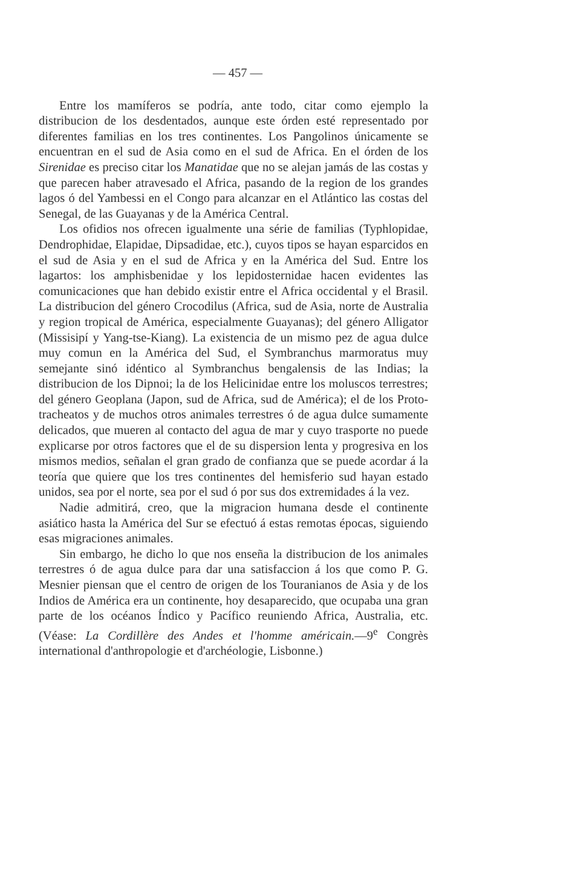— 457 —
Entre los mamíferos se podría, ante todo, citar como ejemplo la distribucion de los desdentados, aunque este órden esté representado por diferentes familias en los tres continentes. Los Pangolinos únicamente se encuentran en el sud de Asia como en el sud de Africa. En el órden de los Sirenidae es preciso citar los Manatidae que no se alejan jamás de las costas y que parecen haber atravesado el Africa, pasando de la region de los grandes lagos ó del Yambessi en el Congo para alcanzar en el Atlántico las costas del Senegal, de las Guayanas y de la América Central.
Los ofidios nos ofrecen igualmente una série de familias (Typhlopidae, Dendrophidae, Elapidae, Dipsadidae, etc.), cuyos tipos se hayan esparcidos en el sud de Asia y en el sud de Africa y en la América del Sud. Entre los lagartos: los amphisbenidae y los lepidosternidae hacen evidentes las comunicaciones que han debido existir entre el Africa occidental y el Brasil. La distribucion del género Crocodilus (Africa, sud de Asia, norte de Australia y region tropical de América, especialmente Guayanas); del género Alligator (Missisipí y Yang-tse-Kiang). La existencia de un mismo pez de agua dulce muy comun en la América del Sud, el Symbranchus marmoratus muy semejante sinó idéntico al Symbranchus bengalensis de las Indias; la distribucion de los Dipnoi; la de los Helicinidae entre los moluscos terrestres; del género Geoplana (Japon, sud de Africa, sud de América); el de los Proto-tracheatos y de muchos otros animales terrestres ó de agua dulce sumamente delicados, que mueren al contacto del agua de mar y cuyo trasporte no puede explicarse por otros factores que el de su dispersion lenta y progresiva en los mismos medios, señalan el gran grado de confianza que se puede acordar á la teoría que quiere que los tres continentes del hemisferio sud hayan estado unidos, sea por el norte, sea por el sud ó por sus dos extremidades á la vez.
Nadie admitirá, creo, que la migracion humana desde el continente asiático hasta la América del Sur se efectuó á estas remotas épocas, siguiendo esas migraciones animales.
Sin embargo, he dicho lo que nos enseña la distribucion de los animales terrestres ó de agua dulce para dar una satisfaccion á los que como P. G. Mesnier piensan que el centro de origen de los Touranianos de Asia y de los Indios de América era un continente, hoy desaparecido, que ocupaba una gran parte de los océanos Índico y Pacífico reuniendo Africa, Australia, etc. (Véase: La Cordillère des Andes et l'homme américain.—9<sup>e</sup> Congrès international d'anthropologie et d'archéologie, Lisbonne.)